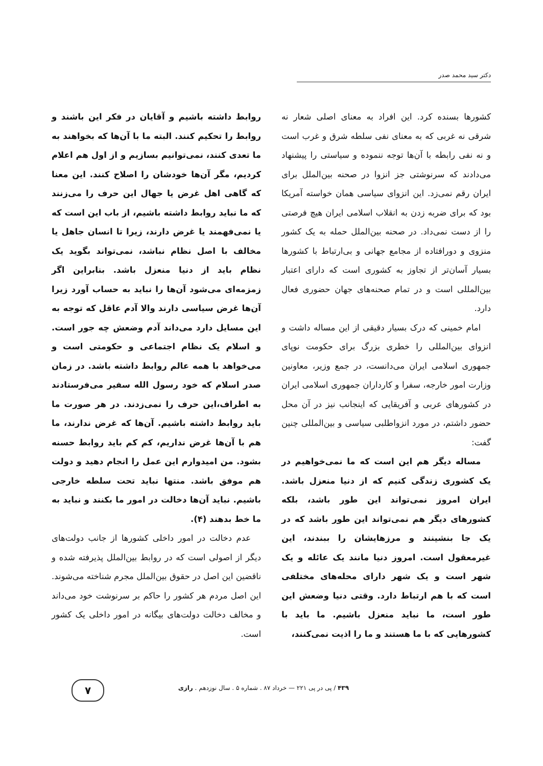دکتر سید محمد صدر
کشورها بسنده کرد. این افراد به معنای اصلی شعار نه شرقی نه غربی که به معنای نفی سلطه شرق و غرب است و نه نفی رابطه با آن‌ها توجه ننموده و سیاستی را پیشنهاد می‌دادند که سرنوشتی جز انزوا در صحنه بین‌الملل برای ایران رقم نمی‌زد. این انزوای سیاسی همان خواسته آمریکا بود که برای ضربه زدن به انقلاب اسلامی ایران هیچ فرصتی را از دست نمی‌داد. در صحنه بین‌الملل حمله به یک کشور منزوی و دورافتاده از مجامع جهانی و بی‌ارتباط با کشورها بسیار آسان‌تر از تجاوز به کشوری است که دارای اعتبار بین‌المللی است و در تمام صحنه‌های جهان حضوری فعال دارد.
امام خمینی که درک بسیار دقیقی از این مساله داشت و انزوای بین‌المللی را خطری بزرگ برای حکومت نوپای جمهوری اسلامی ایران می‌دانست، در جمع وزیر، معاونین وزارت امور خارجه، سفرا و کارداران جمهوری اسلامی ایران در کشورهای عربی و آفریقایی که اینجانب نیز در آن محل حضور داشتم، در مورد انزواطلبی سیاسی و بین‌المللی چنین گفت:
مساله دیگر هم این است که ما نمی‌خواهیم در یک کشوری زندگی کنیم که از دنیا منعزل باشد. ایران امروز نمی‌تواند این طور باشد، بلکه کشورهای دیگر هم نمی‌تواند این طور باشد که در یک جا بنشینند و مرزهایشان را ببندند، این غیرمعقول است. امروز دنیا مانند یک عائله و یک شهر است و یک شهر دارای محله‌های مختلفی است که با هم ارتباط دارد. وقتی دنیا وضعش این طور است، ما نباید منعزل باشیم. ما باید با کشورهایی که با ما هستند و ما را اذیت نمی‌کنند،
روابط داشته باشیم و آقایان در فکر این باشند و روابط را تحکیم کنند. البته ما با آن‌ها که بخواهند به ما تعدی کنند، نمی‌توانیم بسازیم و از اول هم اعلام کردیم، مگر آن‌ها خودشان را اصلاح کنند. این معنا که گاهی اهل غرض یا جهال این حرف را می‌زنند که ما نباید روابط داشته باشیم، از باب این است که یا نمی‌فهمند یا غرض دارند، زیرا تا انسان جاهل یا مخالف با اصل نظام نباشد، نمی‌تواند بگوید یک نظام باید از دنیا منعزل باشد. بنابراین اگر زمزمه‌ای می‌شود آن‌ها را نباید به حساب آورد زیرا آن‌ها غرض سیاسی دارند والا آدم عاقل که توجه به این مسایل دارد می‌داند آدم وضعش چه جور است. و اسلام یک نظام اجتماعی و حکومتی است و می‌خواهد با همه عالم روابط داشته باشد. در زمان صدر اسلام که خود رسول الله سفیر می‌فرستادند به اطراف،این حرف را نمی‌زدند. در هر صورت ما باید روابط داشته باشیم. آن‌ها که غرض ندارند، ما هم با آن‌ها غرض نداریم، کم کم باید روابط حسنه بشود. من امیدوارم این عمل را انجام دهید و دولت هم موفق باشد. منتها نباید تحت سلطه خارجی باشیم. نباید آن‌ها دخالت در امور ما بکنند و نباید به ما خط بدهند (۴).
عدم دخالت در امور داخلی کشورها از جانب دولت‌های دیگر از اصولی است که در روابط بین‌الملل پذیرفته شده و ناقضین این اصل در حقوق بین‌الملل مجرم شناخته می‌شوند. این اصل مردم هر کشور را حاکم بر سرنوشت خود می‌داند و مخالف دخالت دولت‌های بیگانه در امور داخلی یک کشور است.
۴۳۹ / پی در پی ۲۲۱ — خرداد ۸۷ . شماره ۵ . سال نوزدهم . رازی
۷